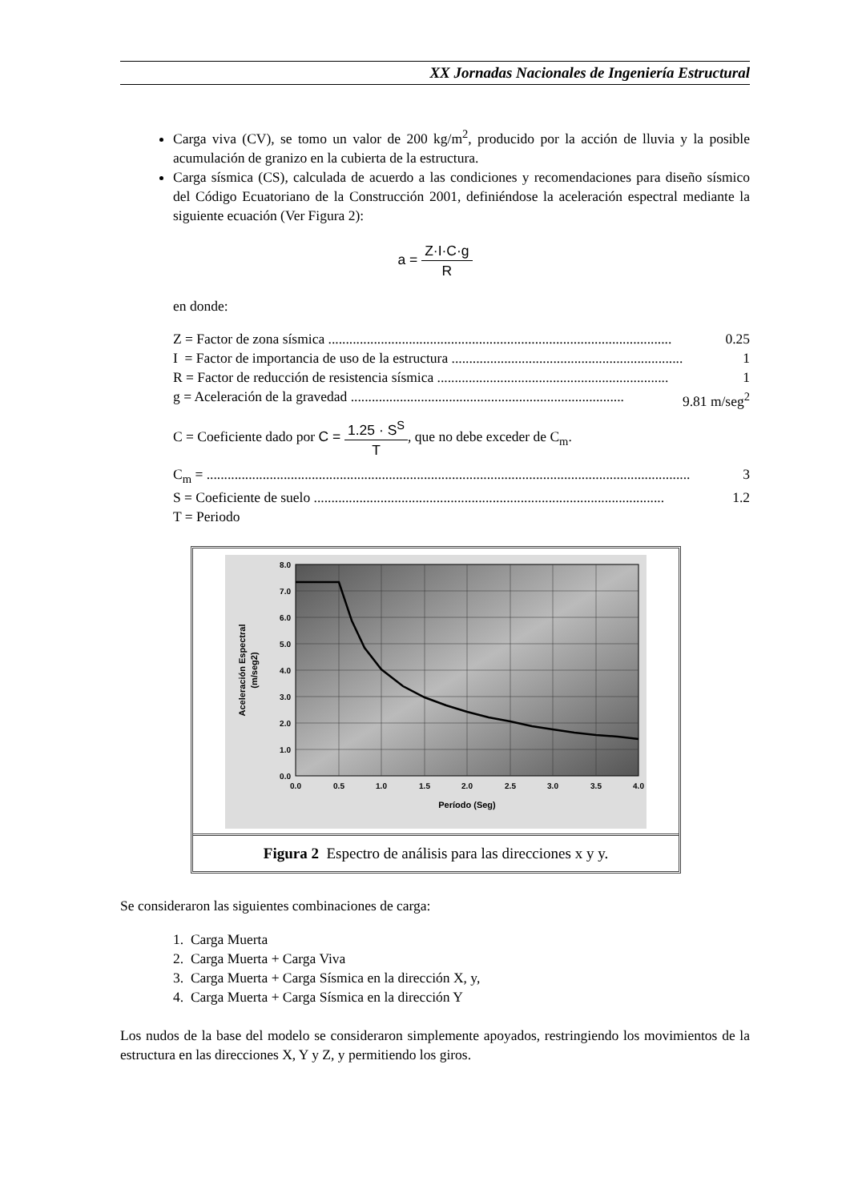XX Jornadas Nacionales de Ingeniería Estructural
Carga viva (CV), se tomo un valor de 200 kg/m<sup>2</sup>, producido por la acción de lluvia y la posible acumulación de granizo en la cubierta de la estructura.
Carga sísmica (CS), calculada de acuerdo a las condiciones y recomendaciones para diseño sísmico del Código Ecuatoriano de la Construcción 2001, definiéndose la aceleración espectral mediante la siguiente ecuación (Ver Figura 2):
a = Z·I·C·g R
en donde:
Z = Factor de zona sísmica .................................................................................................. 0.25
I = Factor de importancia de uso de la estructura .................................................................. 1
R = Factor de reducción de resistencia sísmica .................................................................. 1
g = Aceleración de la gravedad .............................................................................. 9.81 m/seg<sup>2</sup>
C = Coeficiente dado por C = 1.25 · S<sup>S</sup> T, que no debe exceder de C<sub>m</sub>.
C<sub>m</sub> = .......................................................................................................................................... 3
S = Coeficiente de suelo .................................................................................................... 1.2
T = Periodo
8.0
7.0
6.0
5.0
4.0
3.0
2.0
1.0
0.0
0.0
0.5
1.0
1.5
2.0
2.5
3.0
3.5
4.0
Período (Seg)
Aceleración Espectral
(m/seg2)
Figura 2 Espectro de análisis para las direcciones x y y.
Se consideraron las siguientes combinaciones de carga:
1. Carga Muerta
2. Carga Muerta + Carga Viva
3. Carga Muerta + Carga Sísmica en la dirección X, y,
4. Carga Muerta + Carga Sísmica en la dirección Y
Los nudos de la base del modelo se consideraron simplemente apoyados, restringiendo los movimientos de la estructura en las direcciones X, Y y Z, y permitiendo los giros.